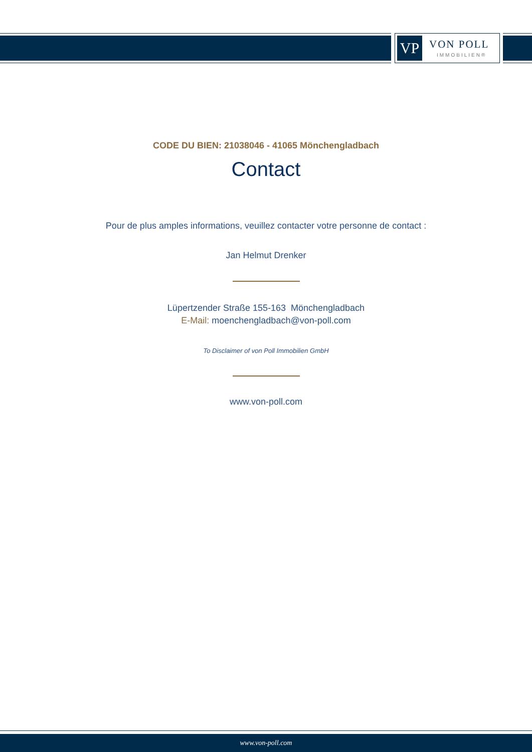VP
VON POLL
IMMOBILIEN®
CODE DU BIEN: 21038046 - 41065 Mönchengladbach
Contact
Pour de plus amples informations, veuillez contacter votre personne de contact :
Jan Helmut Drenker
Lüpertzender Straße 155-163 Mönchengladbach
E-Mail: moenchengladbach@von-poll.com
To Disclaimer of von Poll Immobilien GmbH
www.von-poll.com
www.von-poll.com